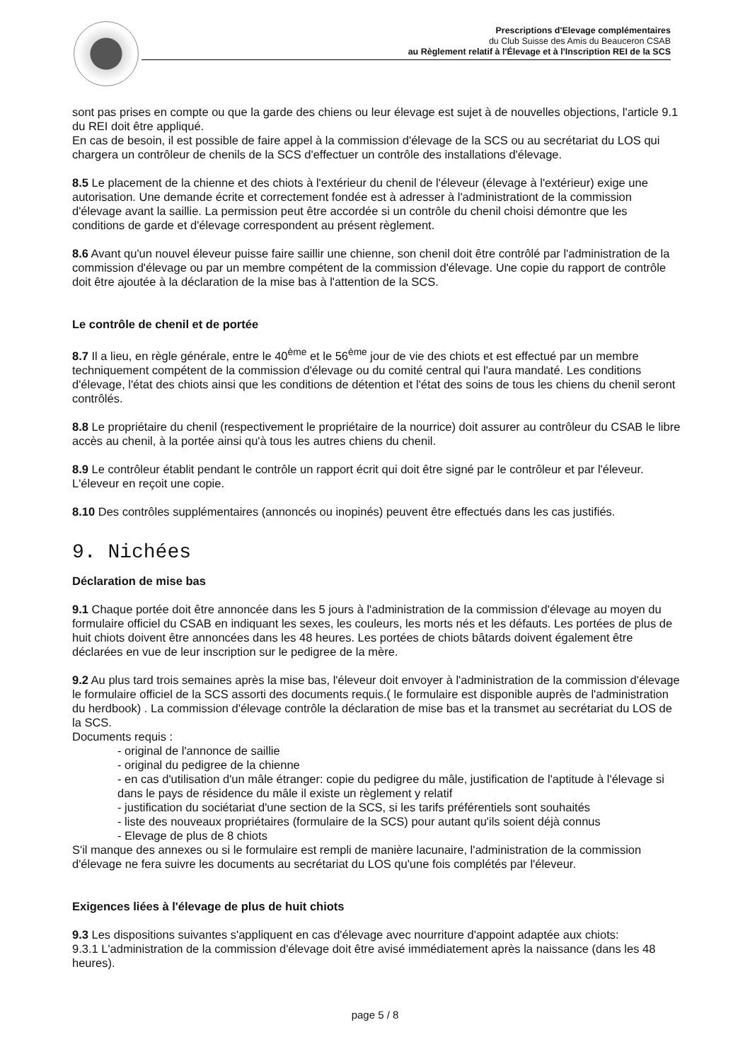Prescriptions d'Elevage complémentaires
du Club Suisse des Amis du Beauceron CSAB
au Règlement relatif à l'Élevage et à l'Inscription REI de la SCS
sont pas prises en compte ou que la garde des chiens ou leur élevage est sujet à de nouvelles objections, l'article 9.1 du REI doit être appliqué.
En cas de besoin, il est possible de faire appel à la commission d'élevage de la SCS ou au secrétariat du LOS qui chargera un contrôleur de chenils de la SCS d'effectuer un contrôle des installations d'élevage.
8.5 Le placement de la chienne et des chiots à l'extérieur du chenil de l'éleveur (élevage à l'extérieur) exige une autorisation. Une demande écrite et correctement fondée est à adresser à l'administrationt de la commission d'élevage avant la saillie. La permission peut être accordée si un contrôle du chenil choisi démontre que les conditions de garde et d'élevage correspondent au présent règlement.
8.6 Avant qu'un nouvel éleveur puisse faire saillir une chienne, son chenil doit être contrôlé par l'administration de la commission d'élevage ou par un membre compétent de la commission d'élevage. Une copie du rapport de contrôle doit être ajoutée à la déclaration de la mise bas à l'attention de la SCS.
Le contrôle de chenil et de portée
8.7 Il a lieu, en règle générale, entre le 40<sup>ème</sup> et le 56<sup>ème</sup> jour de vie des chiots et est effectué par un membre techniquement compétent de la commission d'élevage ou du comité central qui l'aura mandaté. Les conditions d'élevage, l'état des chiots ainsi que les conditions de détention et l'état des soins de tous les chiens du chenil seront contrôlés.
8.8 Le propriétaire du chenil (respectivement le propriétaire de la nourrice) doit assurer au contrôleur du CSAB le libre accès au chenil, à la portée ainsi qu'à tous les autres chiens du chenil.
8.9 Le contrôleur établit pendant le contrôle un rapport écrit qui doit être signé par le contrôleur et par l'éleveur. L'éleveur en reçoit une copie.
8.10 Des contrôles supplémentaires (annoncés ou inopinés) peuvent être effectués dans les cas justifiés.
9. Nichées
Déclaration de mise bas
9.1 Chaque portée doit être annoncée dans les 5 jours à l'administration de la commission d'élevage au moyen du formulaire officiel du CSAB en indiquant les sexes, les couleurs, les morts nés et les défauts. Les portées de plus de huit chiots doivent être annoncées dans les 48 heures. Les portées de chiots bâtards doivent également être déclarées en vue de leur inscription sur le pedigree de la mère.
9.2 Au plus tard trois semaines après la mise bas, l'éleveur doit envoyer à l'administration de la commission d'élevage le formulaire officiel de la SCS assorti des documents requis.( le formulaire est disponible auprès de l'administration du herdbook) . La commission d'élevage contrôle la déclaration de mise bas et la transmet au secrétariat du LOS de la SCS.
Documents requis :
- original de l'annonce de saillie
- original du pedigree de la chienne
- en cas d'utilisation d'un mâle étranger: copie du pedigree du mâle, justification de l'aptitude à l'élevage si dans le pays de résidence du mâle il existe un règlement y relatif
- justification du sociétariat d'une section de la SCS, si les tarifs préférentiels sont souhaités
- liste des nouveaux propriétaires (formulaire de la SCS) pour autant qu'ils soient déjà connus
- Elevage de plus de 8 chiots
S'il manque des annexes ou si le formulaire est rempli de manière lacunaire, l'administration de la commission d'élevage ne fera suivre les documents au secrétariat du LOS qu'une fois complétés par l'éleveur.
Exigences liées à l'élevage de plus de huit chiots
9.3 Les dispositions suivantes s'appliquent en cas d'élevage avec nourriture d'appoint adaptée aux chiots:
9.3.1 L'administration de la commission d'élevage doit être avisé immédiatement après la naissance (dans les 48 heures).
page 5 / 8